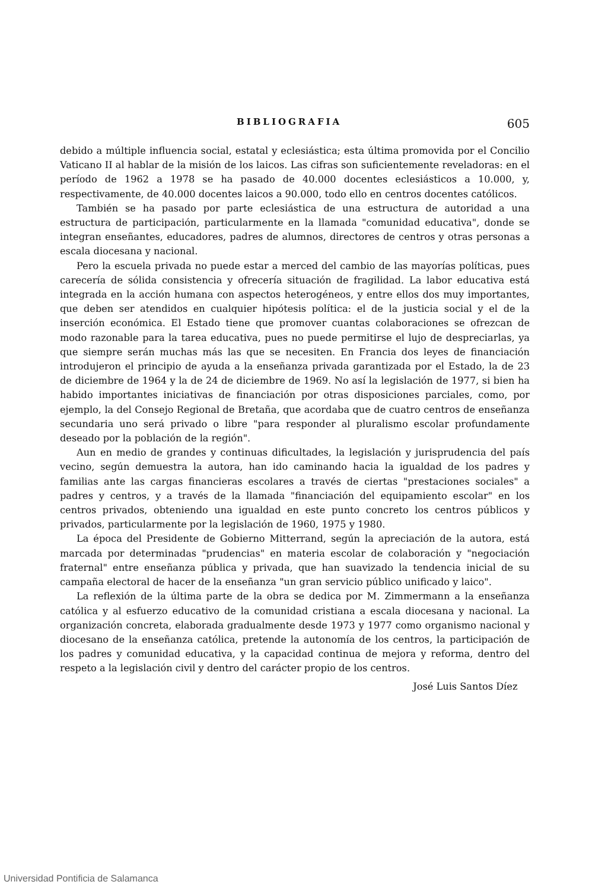BIBLIOGRAFIA 605
debido a múltiple influencia social, estatal y eclesiástica; esta última promovida por el Concilio Vaticano II al hablar de la misión de los laicos. Las cifras son suficientemente reveladoras: en el período de 1962 a 1978 se ha pasado de 40.000 docentes eclesiásticos a 10.000, y, respectivamente, de 40.000 docentes laicos a 90.000, todo ello en centros docentes católicos.
También se ha pasado por parte eclesiástica de una estructura de autoridad a una estructura de participación, particularmente en la llamada "comunidad educativa", donde se integran enseñantes, educadores, padres de alumnos, directores de centros y otras personas a escala diocesana y nacional.
Pero la escuela privada no puede estar a merced del cambio de las mayorías políticas, pues carecería de sólida consistencia y ofrecería situación de fragilidad. La labor educativa está integrada en la acción humana con aspectos heterogéneos, y entre ellos dos muy importantes, que deben ser atendidos en cualquier hipótesis política: el de la justicia social y el de la inserción económica. El Estado tiene que promover cuantas colaboraciones se ofrezcan de modo razonable para la tarea educativa, pues no puede permitirse el lujo de despreciarlas, ya que siempre serán muchas más las que se necesiten. En Francia dos leyes de financiación introdujeron el principio de ayuda a la enseñanza privada garantizada por el Estado, la de 23 de diciembre de 1964 y la de 24 de diciembre de 1969. No así la legislación de 1977, si bien ha habido importantes iniciativas de financiación por otras disposiciones parciales, como, por ejemplo, la del Consejo Regional de Bretaña, que acordaba que de cuatro centros de enseñanza secundaria uno será privado o libre "para responder al pluralismo escolar profundamente deseado por la población de la región".
Aun en medio de grandes y continuas dificultades, la legislación y jurisprudencia del país vecino, según demuestra la autora, han ido caminando hacia la igualdad de los padres y familias ante las cargas financieras escolares a través de ciertas "prestaciones sociales" a padres y centros, y a través de la llamada "financiación del equipamiento escolar" en los centros privados, obteniendo una igualdad en este punto concreto los centros públicos y privados, particularmente por la legislación de 1960, 1975 y 1980.
La época del Presidente de Gobierno Mitterrand, según la apreciación de la autora, está marcada por determinadas "prudencias" en materia escolar de colaboración y "negociación fraternal" entre enseñanza pública y privada, que han suavizado la tendencia inicial de su campaña electoral de hacer de la enseñanza "un gran servicio público unificado y laico".
La reflexión de la última parte de la obra se dedica por M. Zimmermann a la enseñanza católica y al esfuerzo educativo de la comunidad cristiana a escala diocesana y nacional. La organización concreta, elaborada gradualmente desde 1973 y 1977 como organismo nacional y diocesano de la enseñanza católica, pretende la autonomía de los centros, la participación de los padres y comunidad educativa, y la capacidad continua de mejora y reforma, dentro del respeto a la legislación civil y dentro del carácter propio de los centros.
José Luis Santos Díez
Universidad Pontificia de Salamanca